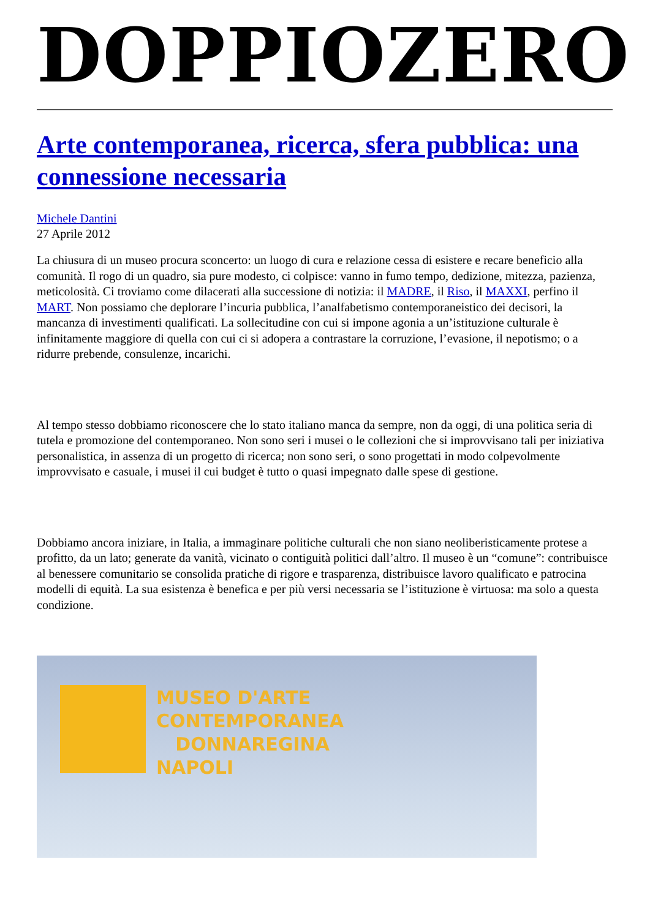DOPPIOZERO
Arte contemporanea, ricerca, sfera pubblica: una connessione necessaria
Michele Dantini
27 Aprile 2012
La chiusura di un museo procura sconcerto: un luogo di cura e relazione cessa di esistere e recare beneficio alla comunità. Il rogo di un quadro, sia pure modesto, ci colpisce: vanno in fumo tempo, dedizione, mitezza, pazienza, meticolosità. Ci troviamo come dilacerati alla successione di notizia: il MADRE, il Riso, il MAXXI, perfino il MART. Non possiamo che deplorare l’incuria pubblica, l’analfabetismo contemporaneistico dei decisori, la mancanza di investimenti qualificati. La sollecitudine con cui si impone agonia a un’istituzione culturale è infinitamente maggiore di quella con cui ci si adopera a contrastare la corruzione, l’evasione, il nepotismo; o a ridurre prebende, consulenze, incarichi.
Al tempo stesso dobbiamo riconoscere che lo stato italiano manca da sempre, non da oggi, di una politica seria di tutela e promozione del contemporaneo. Non sono seri i musei o le collezioni che si improvvisano tali per iniziativa personalistica, in assenza di un progetto di ricerca; non sono seri, o sono progettati in modo colpevolmente improvvisato e casuale, i musei il cui budget è tutto o quasi impegnato dalle spese di gestione.
Dobbiamo ancora iniziare, in Italia, a immaginare politiche culturali che non siano neoliberisticamente protese a profitto, da un lato; generate da vanità, vicinato o contiguità politici dall’altro. Il museo è un “comune”: contribuisce al benessere comunitario se consolida pratiche di rigore e trasparenza, distribuisce lavoro qualificato e patrocina modelli di equità. La sua esistenza è benefica e per più versi necessaria se l’istituzione è virtuosa: ma solo a questa condizione.
MUSEO D'ARTE
CONTEMPORANEA
DONNAREGINA
NAPOLI